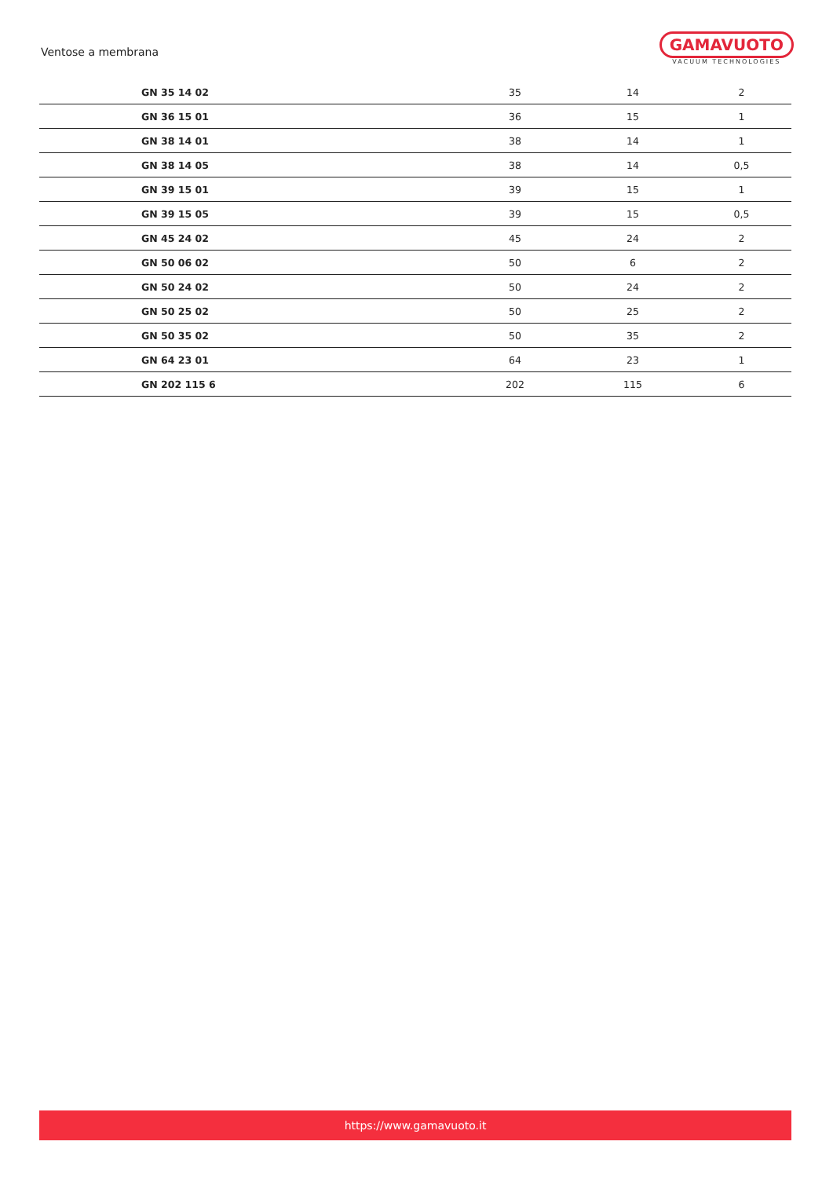Ventose a membrana
GAMAVUOTO
VACUUM TECHNOLOGIES
| GN 35 14 02 | 35 | 14 | 2 |
| GN 36 15 01 | 36 | 15 | 1 |
| GN 38 14 01 | 38 | 14 | 1 |
| GN 38 14 05 | 38 | 14 | 0,5 |
| GN 39 15 01 | 39 | 15 | 1 |
| GN 39 15 05 | 39 | 15 | 0,5 |
| GN 45 24 02 | 45 | 24 | 2 |
| GN 50 06 02 | 50 | 6 | 2 |
| GN 50 24 02 | 50 | 24 | 2 |
| GN 50 25 02 | 50 | 25 | 2 |
| GN 50 35 02 | 50 | 35 | 2 |
| GN 64 23 01 | 64 | 23 | 1 |
| GN 202 115 6 | 202 | 115 | 6 |
https://www.gamavuoto.it